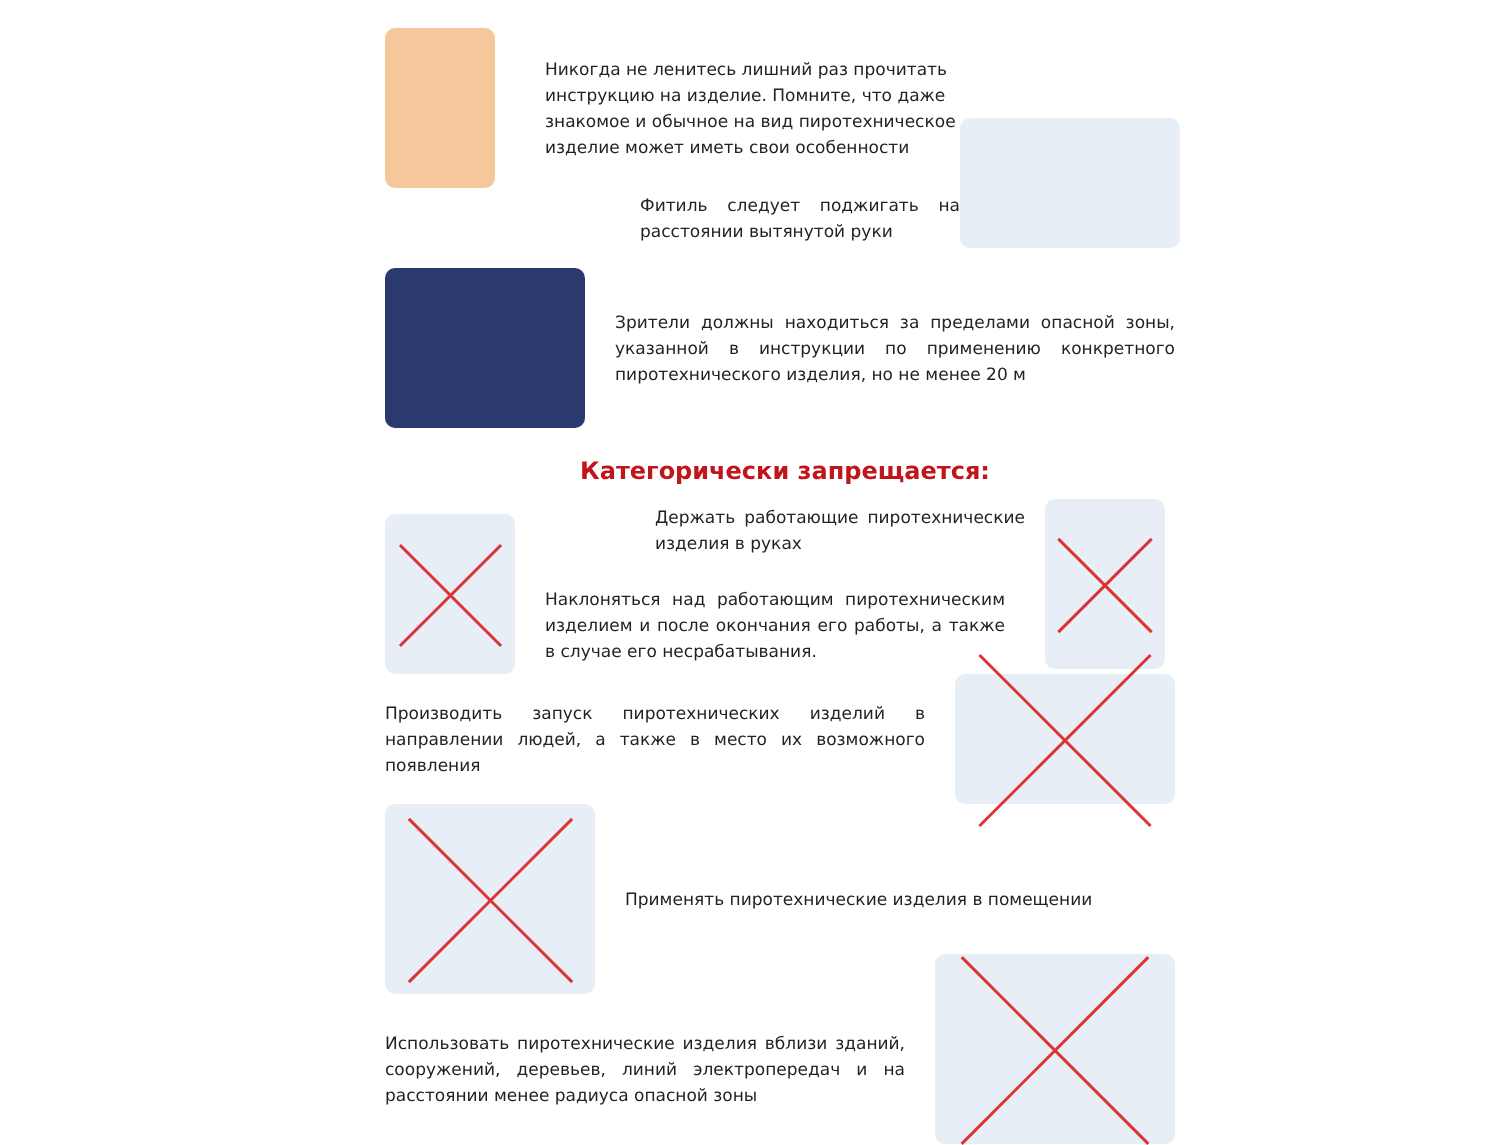Никогда не ленитесь лишний раз прочитать инструкцию на изделие. Помните, что даже знакомое и обычное на вид пиротехническое изделие может иметь свои особенности
Фитиль следует поджигать на расстоянии вытянутой руки
Зрители должны находиться за пределами опасной зоны, указанной в инструкции по применению конкретного пиротехнического изделия, но не менее 20 м
Категорически запрещается:
Держать работающие пиротехнические изделия в руках
Наклоняться над работающим пиротехническим изделием и после окончания его работы, а также в случае его несрабатывания.
Производить запуск пиротехнических изделий в направлении людей, а также в место их возможного появления
Применять пиротехнические изделия в помещении
Использовать пиротехнические изделия вблизи зданий, сооружений, деревьев, линий электропередач и на расстоянии менее радиуса опасной зоны